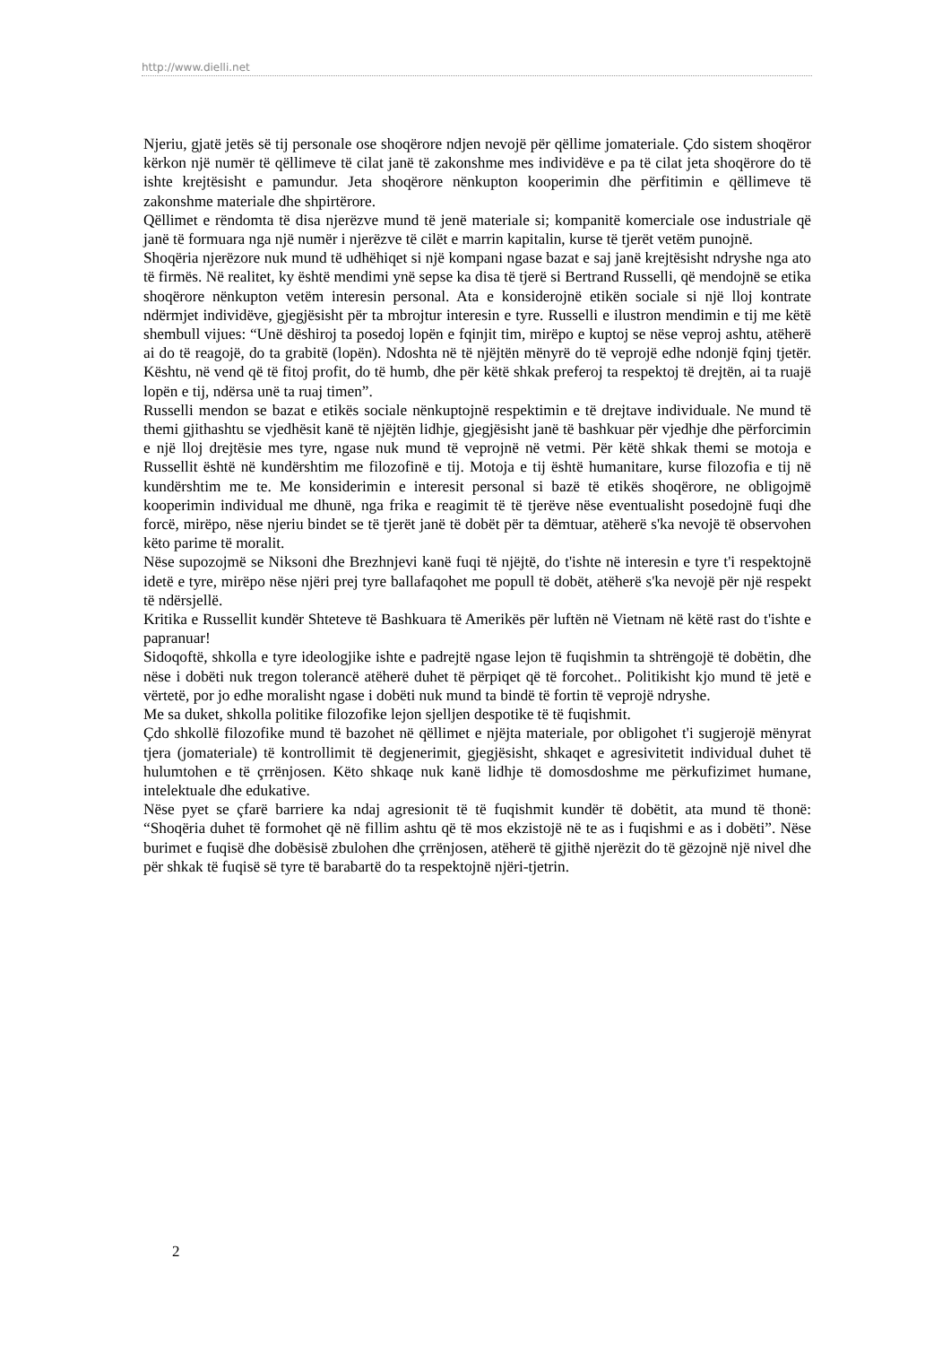http://www.dielli.net
Njeriu, gjatë jetës së tij personale ose shoqërore ndjen nevojë për qëllime jomateriale. Çdo sistem shoqëror kërkon një numër të qëllimeve të cilat janë të zakonshme mes individëve e pa të cilat jeta shoqërore do të ishte krejtësisht e pamundur. Jeta shoqërore nënkupton kooperimin dhe përfitimin e qëllimeve të zakonshme materiale dhe shpirtërore.
Qëllimet e rëndomta të disa njerëzve mund të jenë materiale si; kompanitë komerciale ose industriale që janë të formuara nga një numër i njerëzve të cilët e marrin kapitalin, kurse të tjerët vetëm punojnë.
Shoqëria njerëzore nuk mund të udhëhiqet si një kompani ngase bazat e saj janë krejtësisht ndryshe nga ato të firmës. Në realitet, ky është mendimi ynë sepse ka disa të tjerë si Bertrand Russelli, që mendojnë se etika shoqërore nënkupton vetëm interesin personal. Ata e konsiderojnë etikën sociale si një lloj kontrate ndërmjet individëve, gjegjësisht për ta mbrojtur interesin e tyre. Russelli e ilustron mendimin e tij me këtë shembull vijues: “Unë dëshiroj ta posedoj lopën e fqinjit tim, mirëpo e kuptoj se nëse veproj ashtu, atëherë ai do të reagojë, do ta grabitë (lopën). Ndoshta në të njëjtën mënyrë do të veprojë edhe ndonjë fqinj tjetër. Kështu, në vend që të fitoj profit, do të humb, dhe për këtë shkak preferoj ta respektoj të drejtën, ai ta ruajë lopën e tij, ndërsa unë ta ruaj timen”.
Russelli mendon se bazat e etikës sociale nënkuptojnë respektimin e të drejtave individuale. Ne mund të themi gjithashtu se vjedhësit kanë të njëjtën lidhje, gjegjësisht janë të bashkuar për vjedhje dhe përforcimin e një lloj drejtësie mes tyre, ngase nuk mund të veprojnë në vetmi. Për këtë shkak themi se motoja e Russellit është në kundërshtim me filozofinë e tij. Motoja e tij është humanitare, kurse filozofia e tij në kundërshtim me te. Me konsiderimin e interesit personal si bazë të etikës shoqërore, ne obligojmë kooperimin individual me dhunë, nga frika e reagimit të të tjerëve nëse eventualisht posedojnë fuqi dhe forcë, mirëpo, nëse njeriu bindet se të tjerët janë të dobët për ta dëmtuar, atëherë s'ka nevojë të observohen këto parime të moralit.
Nëse supozojmë se Niksoni dhe Brezhnjevi kanë fuqi të njëjtë, do t'ishte në interesin e tyre t'i respektojnë idetë e tyre, mirëpo nëse njëri prej tyre ballafaqohet me popull të dobët, atëherë s'ka nevojë për një respekt të ndërsjellë.
Kritika e Russellit kundër Shteteve të Bashkuara të Amerikës për luftën në Vietnam në këtë rast do t'ishte e papranuar!
Sidoqoftë, shkolla e tyre ideologjike ishte e padrejtë ngase lejon të fuqishmin ta shtrëngojë të dobëtin, dhe nëse i dobëti nuk tregon tolerancë atëherë duhet të përpiqet që të forcohet.. Politikisht kjo mund të jetë e vërtetë, por jo edhe moralisht ngase i dobëti nuk mund ta bindë të fortin të veprojë ndryshe.
Me sa duket, shkolla politike filozofike lejon sjelljen despotike të të fuqishmit.
Çdo shkollë filozofike mund të bazohet në qëllimet e njëjta materiale, por obligohet t'i sugjerojë mënyrat tjera (jomateriale) të kontrollimit të degjenerimit, gjegjësisht, shkaqet e agresivitetit individual duhet të hulumtohen e të çrrënjosen. Këto shkaqe nuk kanë lidhje të domosdoshme me përkufizimet humane, intelektuale dhe edukative.
Nëse pyet se çfarë barriere ka ndaj agresionit të të fuqishmit kundër të dobëtit, ata mund të thonë: “Shoqëria duhet të formohet që në fillim ashtu që të mos ekzistojë në te as i fuqishmi e as i dobëti”. Nëse burimet e fuqisë dhe dobësisë zbulohen dhe çrrënjosen, atëherë të gjithë njerëzit do të gëzojnë një nivel dhe për shkak të fuqisë së tyre të barabartë do ta respektojnë njëri-tjetrin.
2